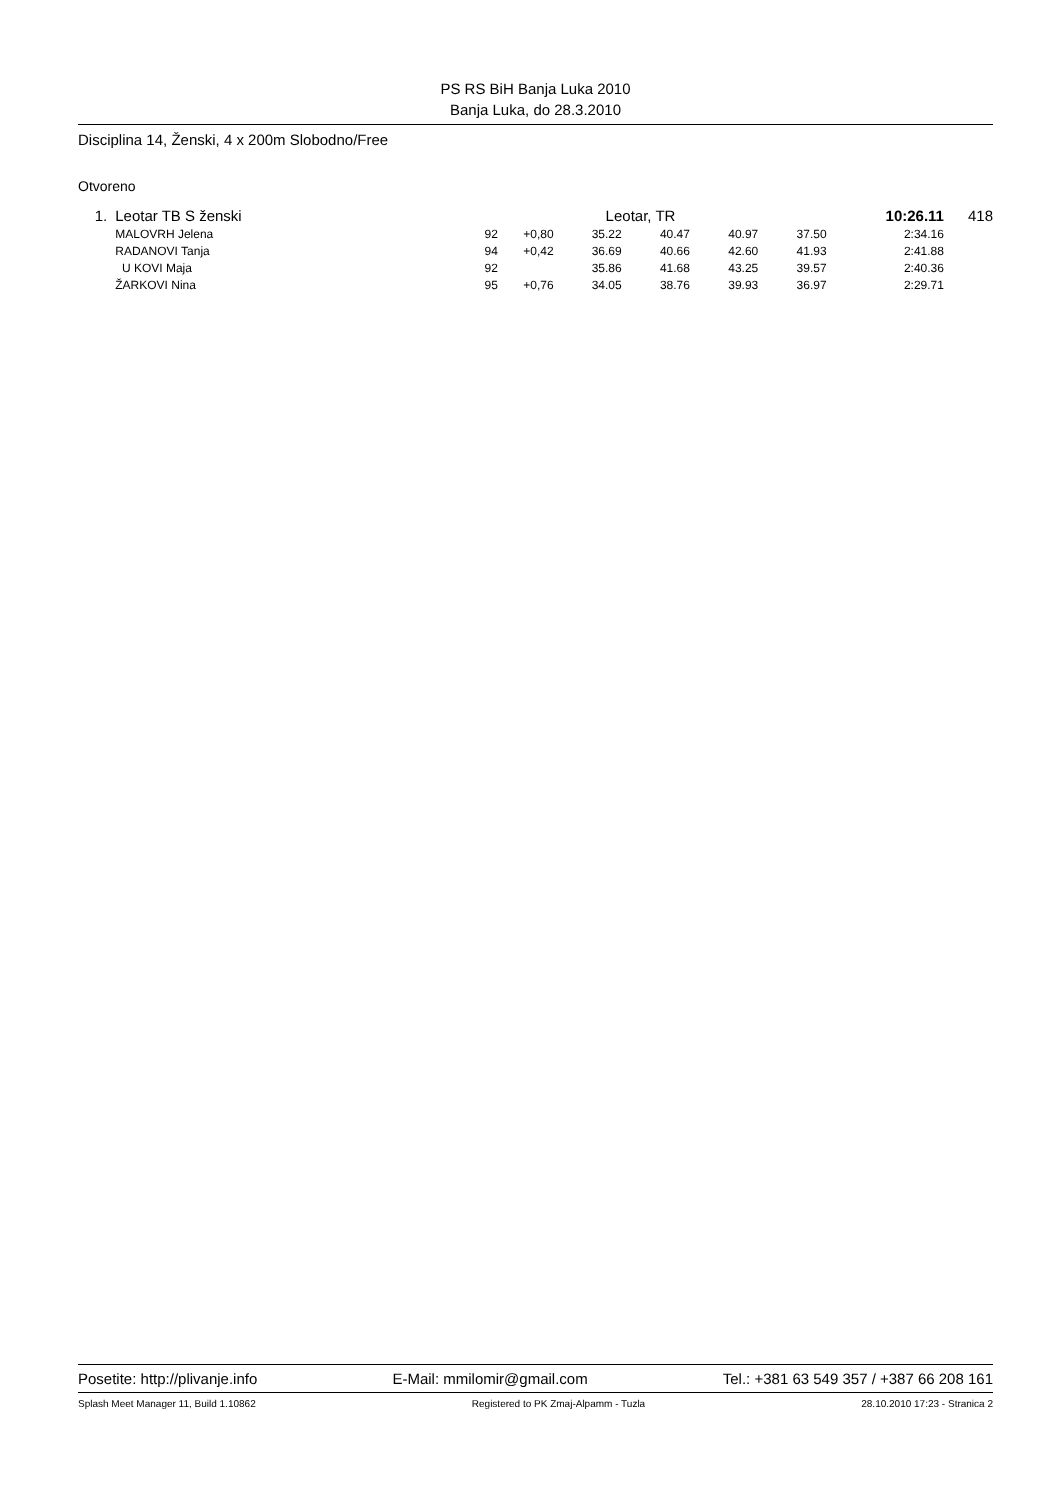PS RS BiH Banja Luka 2010
Banja Luka, do 28.3.2010
Disciplina 14, Ženski, 4 x 200m Slobodno/Free
Otvoreno
| 1. | Leotar TB S ženski | Leotar, TR | | | | | | 10:26.11 | 418 |
| | MALOVRH Jelena | 92 | +0,80 | 35.22 | 40.47 | 40.97 | 37.50 | 2:34.16 | |
| | RADANOVI Tanja | 94 | +0,42 | 36.69 | 40.66 | 42.60 | 41.93 | 2:41.88 | |
| | U KOVI Maja | 92 | | 35.86 | 41.68 | 43.25 | 39.57 | 2:40.36 | |
| | ŽARKOVI Nina | 95 | +0,76 | 34.05 | 38.76 | 39.93 | 36.97 | 2:29.71 | |
Posetite: http://plivanje.info E-Mail: mmilomir@gmail.com Tel.: +381 63 549 357 / +387 66 208 161
Splash Meet Manager 11, Build 1.10862 Registered to PK Zmaj-Alpamm - Tuzla 28.10.2010 17:23 - Stranica 2